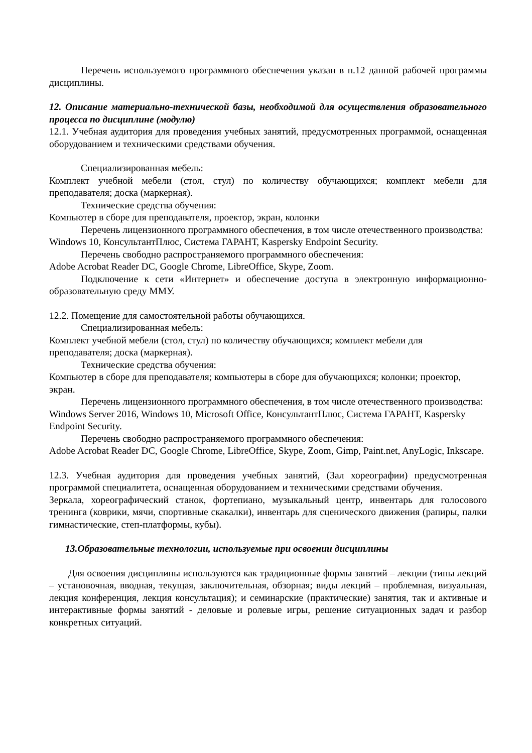Перечень используемого программного обеспечения указан в п.12 данной рабочей программы дисциплины.
12. Описание материально-технической базы, необходимой для осуществления образовательного процесса по дисциплине (модулю)
12.1. Учебная аудитория для проведения учебных занятий, предусмотренных программой, оснащенная оборудованием и техническими средствами обучения.
Специализированная мебель:
Комплект учебной мебели (стол, стул) по количеству обучающихся; комплект мебели для преподавателя; доска (маркерная).
Технические средства обучения:
Компьютер в сборе для преподавателя, проектор, экран, колонки
Перечень лицензионного программного обеспечения, в том числе отечественного производства:
Windows 10, КонсультантПлюс, Система ГАРАНТ, Kaspersky Endpoint Security.
Перечень свободно распространяемого программного обеспечения:
Adobe Acrobat Reader DC, Google Chrome, LibreOffice, Skype, Zoom.
Подключение к сети «Интернет» и обеспечение доступа в электронную информационно-образовательную среду ММУ.
12.2. Помещение для самостоятельной работы обучающихся.
Специализированная мебель:
Комплект учебной мебели (стол, стул) по количеству обучающихся; комплект мебели для преподавателя; доска (маркерная).
Технические средства обучения:
Компьютер в сборе для преподавателя; компьютеры в сборе для обучающихся; колонки; проектор, экран.
Перечень лицензионного программного обеспечения, в том числе отечественного производства:
Windows Server 2016, Windows 10, Microsoft Office, КонсультантПлюс, Система ГАРАНТ, Kaspersky Endpoint Security.
Перечень свободно распространяемого программного обеспечения:
Adobe Acrobat Reader DC, Google Chrome, LibreOffice, Skype, Zoom, Gimp, Paint.net, AnyLogic, Inkscape.
12.3. Учебная аудитория для проведения учебных занятий, (Зал хореографии) предусмотренная программой специалитета, оснащенная оборудованием и техническими средствами обучения.
Зеркала, хореографический станок, фортепиано, музыкальный центр, инвентарь для голосового тренинга (коврики, мячи, спортивные скакалки), инвентарь для сценического движения (рапиры, палки гимнастические, степ-платформы, кубы).
13.Образовательные технологии, используемые при освоении дисциплины
Для освоения дисциплины используются как традиционные формы занятий – лекции (типы лекций – установочная, вводная, текущая, заключительная, обзорная; виды лекций – проблемная, визуальная, лекция конференция, лекция консультация); и семинарские (практические) занятия, так и активные и интерактивные формы занятий - деловые и ролевые игры, решение ситуационных задач и разбор конкретных ситуаций.